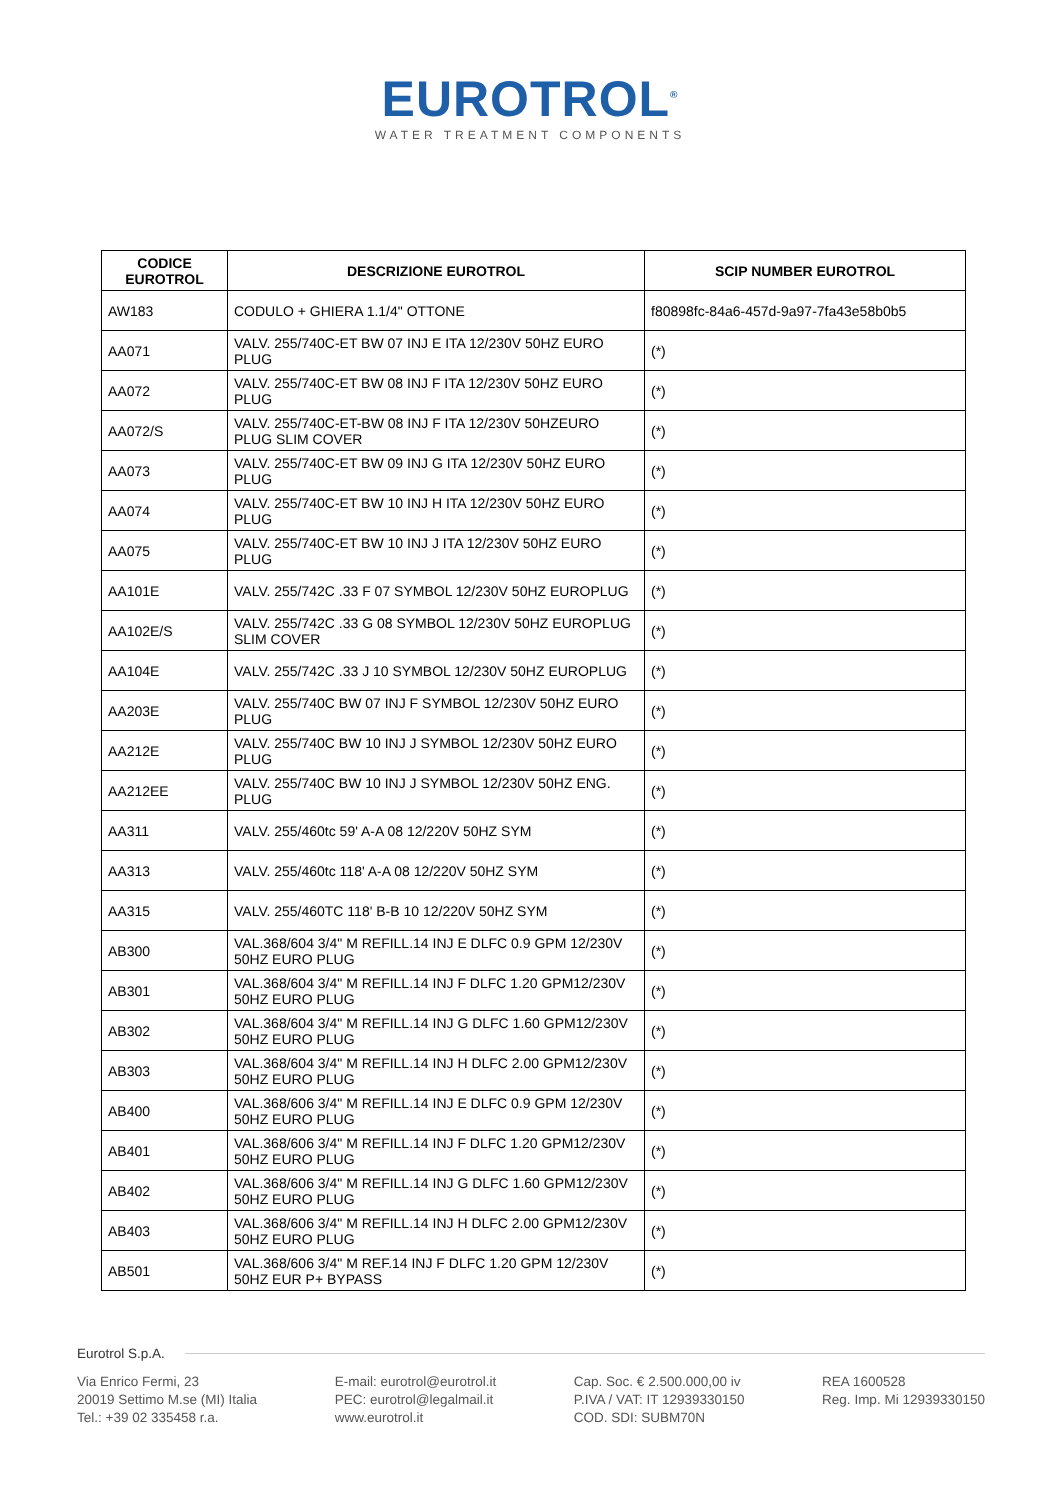EUROTROL<sup>®</sup>
WATER TREATMENT COMPONENTS
| CODICE EUROTROL | DESCRIZIONE EUROTROL | SCIP NUMBER EUROTROL |
| --- | --- | --- |
| AW183 | CODULO + GHIERA 1.1/4" OTTONE | f80898fc-84a6-457d-9a97-7fa43e58b0b5 |
| AA071 | VALV. 255/740C-ET BW 07 INJ E ITA 12/230V 50HZ EURO PLUG | (*) |
| AA072 | VALV. 255/740C-ET BW 08 INJ F ITA 12/230V 50HZ EURO PLUG | (*) |
| AA072/S | VALV. 255/740C-ET-BW 08 INJ F ITA 12/230V 50HZEURO PLUG SLIM COVER | (*) |
| AA073 | VALV. 255/740C-ET BW 09 INJ G ITA 12/230V 50HZ EURO PLUG | (*) |
| AA074 | VALV. 255/740C-ET BW 10 INJ H ITA 12/230V 50HZ EURO PLUG | (*) |
| AA075 | VALV. 255/740C-ET BW 10 INJ J ITA 12/230V 50HZ EURO PLUG | (*) |
| AA101E | VALV. 255/742C .33 F 07 SYMBOL 12/230V 50HZ EUROPLUG | (*) |
| AA102E/S | VALV. 255/742C .33 G 08 SYMBOL 12/230V 50HZ EUROPLUG SLIM COVER | (*) |
| AA104E | VALV. 255/742C .33 J 10 SYMBOL 12/230V 50HZ EUROPLUG | (*) |
| AA203E | VALV. 255/740C BW 07 INJ F SYMBOL 12/230V 50HZ EURO PLUG | (*) |
| AA212E | VALV. 255/740C BW 10 INJ J SYMBOL 12/230V 50HZ EURO PLUG | (*) |
| AA212EE | VALV. 255/740C BW 10 INJ J SYMBOL 12/230V 50HZ ENG. PLUG | (*) |
| AA311 | VALV. 255/460tc 59' A-A 08 12/220V 50HZ SYM | (*) |
| AA313 | VALV. 255/460tc 118' A-A 08 12/220V 50HZ SYM | (*) |
| AA315 | VALV. 255/460TC 118' B-B 10 12/220V 50HZ SYM | (*) |
| AB300 | VAL.368/604 3/4" M REFILL.14 INJ E DLFC 0.9 GPM 12/230V 50HZ EURO PLUG | (*) |
| AB301 | VAL.368/604 3/4" M REFILL.14 INJ F DLFC 1.20 GPM12/230V 50HZ EURO PLUG | (*) |
| AB302 | VAL.368/604 3/4" M REFILL.14 INJ G DLFC 1.60 GPM12/230V 50HZ EURO PLUG | (*) |
| AB303 | VAL.368/604 3/4" M REFILL.14 INJ H DLFC 2.00 GPM12/230V 50HZ EURO PLUG | (*) |
| AB400 | VAL.368/606 3/4" M REFILL.14 INJ E DLFC 0.9 GPM 12/230V 50HZ EURO PLUG | (*) |
| AB401 | VAL.368/606 3/4" M REFILL.14 INJ F DLFC 1.20 GPM12/230V 50HZ EURO PLUG | (*) |
| AB402 | VAL.368/606 3/4" M REFILL.14 INJ G DLFC 1.60 GPM12/230V 50HZ EURO PLUG | (*) |
| AB403 | VAL.368/606 3/4" M REFILL.14 INJ H DLFC 2.00 GPM12/230V 50HZ EURO PLUG | (*) |
| AB501 | VAL.368/606 3/4" M REF.14 INJ F DLFC 1.20 GPM 12/230V 50HZ EUR P+ BYPASS | (*) |
Eurotrol S.p.A.
Via Enrico Fermi, 23
20019 Settimo M.se (MI) Italia
Tel.: +39 02 335458 r.a.
E-mail: eurotrol@eurotrol.it
PEC: eurotrol@legalmail.it
www.eurotrol.it
Cap. Soc. € 2.500.000,00 iv
P.IVA / VAT: IT 12939330150
COD. SDI: SUBM70N
REA 1600528
Reg. Imp. Mi 12939330150